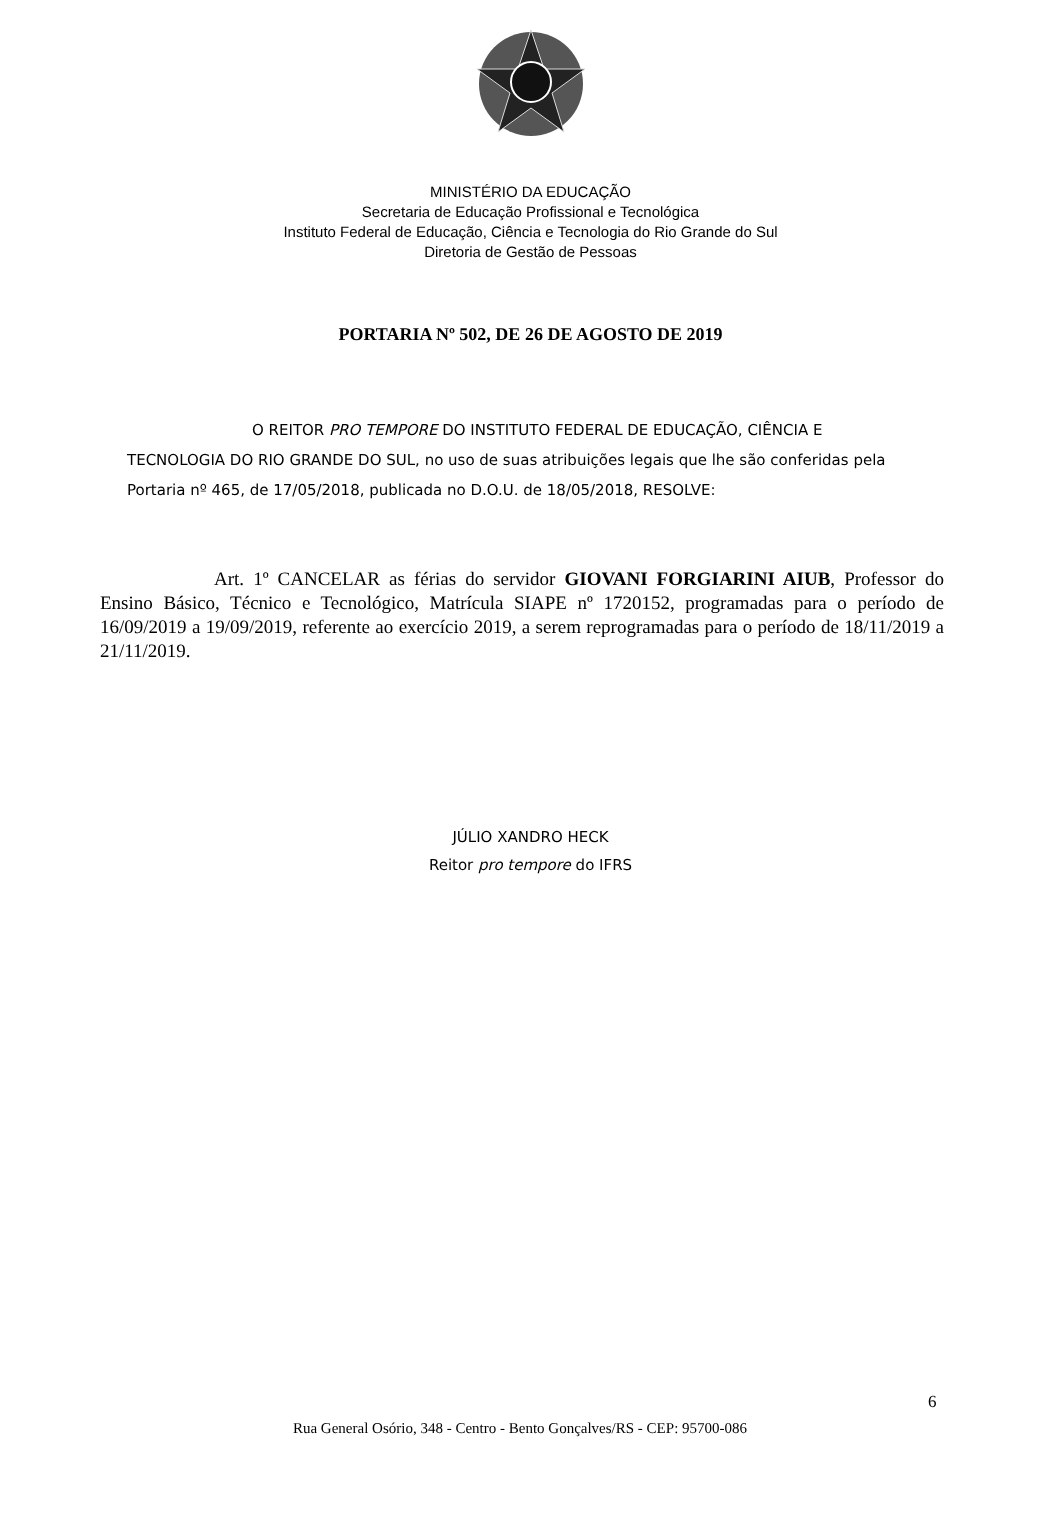MINISTÉRIO DA EDUCAÇÃO
Secretaria de Educação Profissional e Tecnológica
Instituto Federal de Educação, Ciência e Tecnologia do Rio Grande do Sul
Diretoria de Gestão de Pessoas
PORTARIA Nº 502, DE 26 DE AGOSTO DE 2019
O REITOR PRO TEMPORE DO INSTITUTO FEDERAL DE EDUCAÇÃO, CIÊNCIA E TECNOLOGIA DO RIO GRANDE DO SUL, no uso de suas atribuições legais que lhe são conferidas pela Portaria nº 465, de 17/05/2018, publicada no D.O.U. de 18/05/2018, RESOLVE:
Art. 1º CANCELAR as férias do servidor GIOVANI FORGIARINI AIUB, Professor do Ensino Básico, Técnico e Tecnológico, Matrícula SIAPE nº 1720152, programadas para o período de 16/09/2019 a 19/09/2019, referente ao exercício 2019, a serem reprogramadas para o período de 18/11/2019 a 21/11/2019.
JÚLIO XANDRO HECK
Reitor pro tempore do IFRS
6
Rua General Osório, 348 - Centro - Bento Gonçalves/RS - CEP: 95700-086